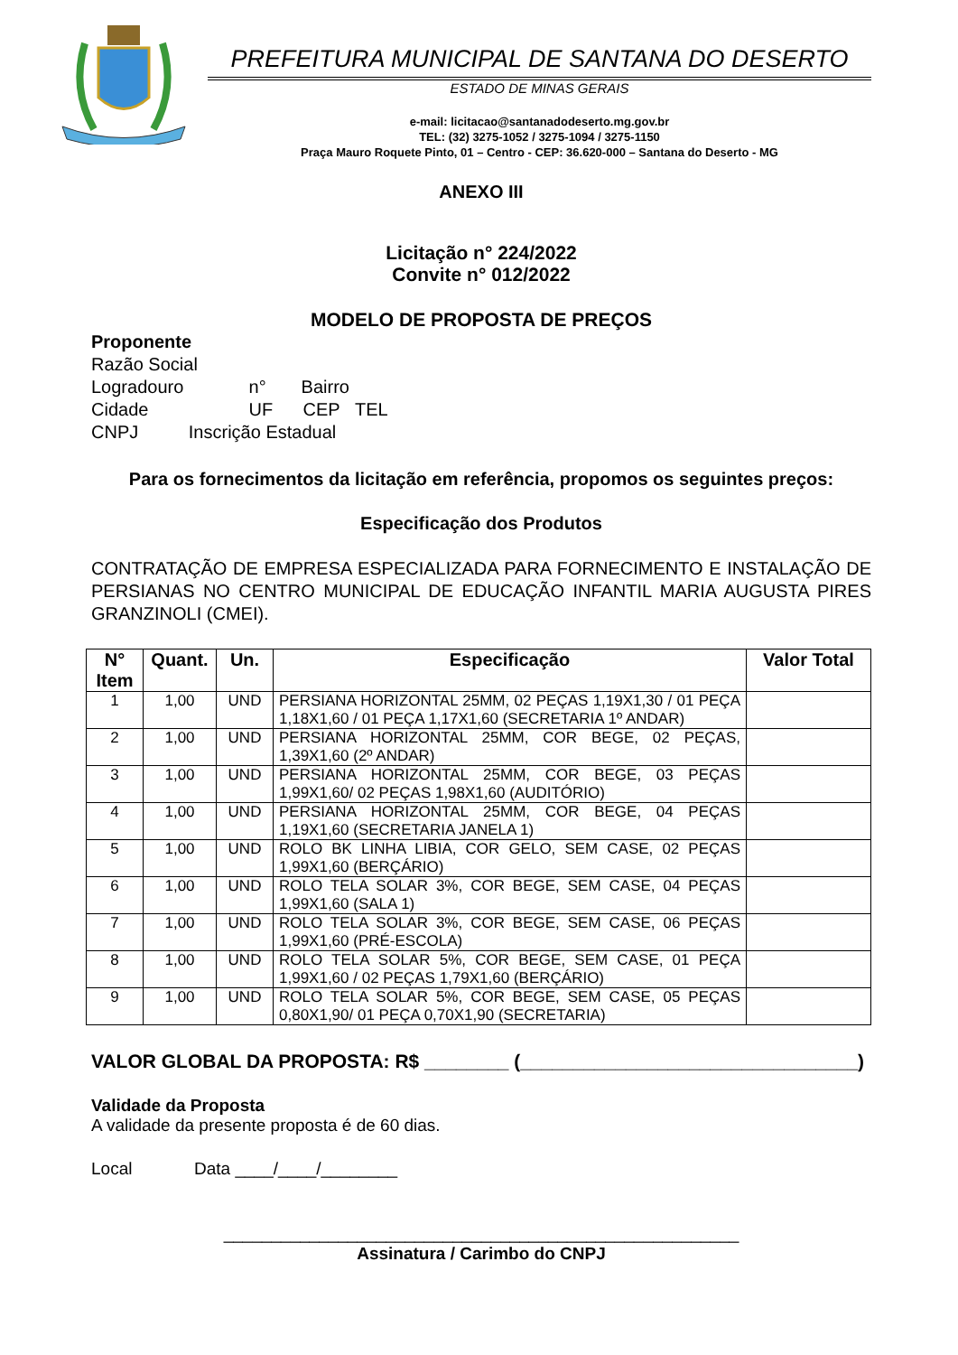PREFEITURA MUNICIPAL DE SANTANA DO DESERTO
ESTADO DE MINAS GERAIS
e-mail: licitacao@santanadodeserto.mg.gov.br
TEL: (32) 3275-1052 / 3275-1094 / 3275-1150
Praça Mauro Roquete Pinto, 01 – Centro - CEP: 36.620-000 – Santana do Deserto - MG
ANEXO III
Licitação n° 224/2022
Convite n° 012/2022
MODELO DE PROPOSTA DE PREÇOS
Proponente
Razão Social
Logradouro n° Bairro
Cidade UF CEP TEL
CNPJ Inscrição Estadual
Para os fornecimentos da licitação em referência, propomos os seguintes preços:
Especificação dos Produtos
CONTRATAÇÃO DE EMPRESA ESPECIALIZADA PARA FORNECIMENTO E INSTALAÇÃO DE PERSIANAS NO CENTRO MUNICIPAL DE EDUCAÇÃO INFANTIL MARIA AUGUSTA PIRES GRANZINOLI (CMEI).
| N° Item | Quant. | Un. | Especificação | Valor Total |
| --- | --- | --- | --- | --- |
| 1 | 1,00 | UND | PERSIANA HORIZONTAL 25MM, 02 PEÇAS 1,19X1,30 / 01 PEÇA 1,18X1,60 / 01 PEÇA 1,17X1,60 (SECRETARIA 1º ANDAR) | |
| 2 | 1,00 | UND | PERSIANA HORIZONTAL 25MM, COR BEGE, 02 PEÇAS, 1,39X1,60 (2º ANDAR) | |
| 3 | 1,00 | UND | PERSIANA HORIZONTAL 25MM, COR BEGE, 03 PEÇAS 1,99X1,60/ 02 PEÇAS 1,98X1,60 (AUDITÓRIO) | |
| 4 | 1,00 | UND | PERSIANA HORIZONTAL 25MM, COR BEGE, 04 PEÇAS 1,19X1,60 (SECRETARIA JANELA 1) | |
| 5 | 1,00 | UND | ROLO BK LINHA LIBIA, COR GELO, SEM CASE, 02 PEÇAS 1,99X1,60 (BERÇÁRIO) | |
| 6 | 1,00 | UND | ROLO TELA SOLAR 3%, COR BEGE, SEM CASE, 04 PEÇAS 1,99X1,60 (SALA 1) | |
| 7 | 1,00 | UND | ROLO TELA SOLAR 3%, COR BEGE, SEM CASE, 06 PEÇAS 1,99X1,60 (PRÉ-ESCOLA) | |
| 8 | 1,00 | UND | ROLO TELA SOLAR 5%, COR BEGE, SEM CASE, 01 PEÇA 1,99X1,60 / 02 PEÇAS 1,79X1,60 (BERÇÁRIO) | |
| 9 | 1,00 | UND | ROLO TELA SOLAR 5%, COR BEGE, SEM CASE, 05 PEÇAS 0,80X1,90/ 01 PEÇA 0,70X1,90 (SECRETARIA) | |
VALOR GLOBAL DA PROPOSTA: R$ ________ (________________________________)
Validade da Proposta
A validade da presente proposta é de 60 dias.
Local Data ____/____/________
______________________________________________________
Assinatura / Carimbo do CNPJ